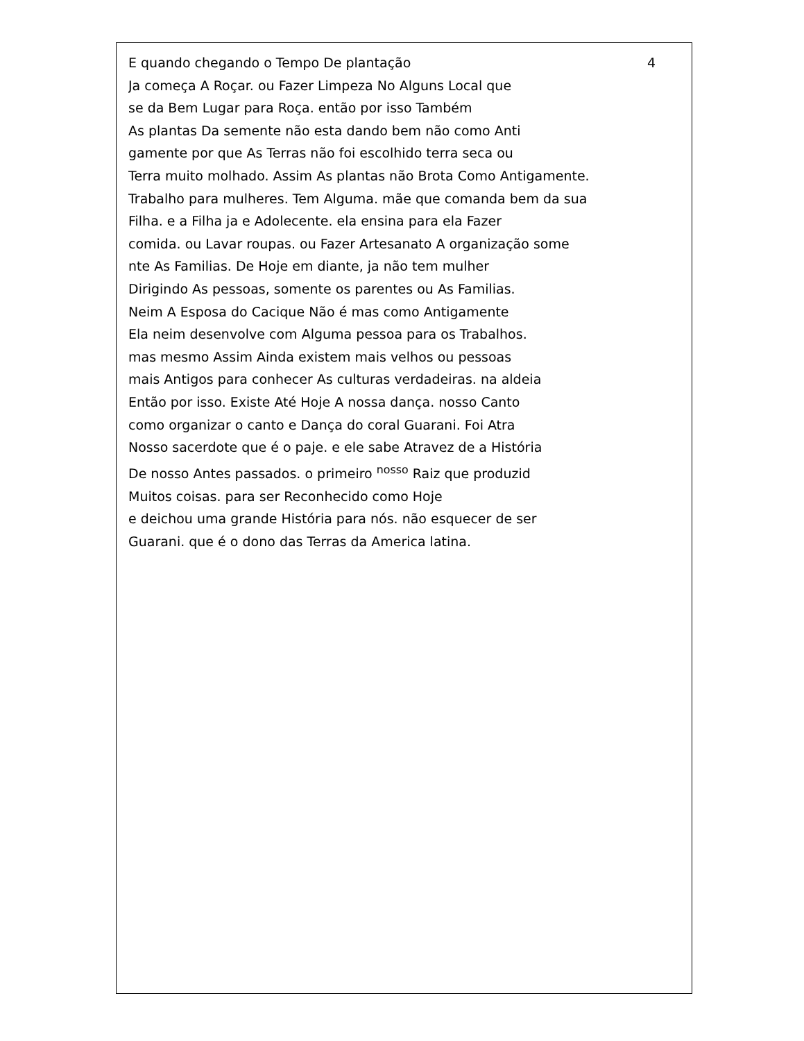E quando chegando o Tempo De plantação 4
Ja começa A Roçar. ou Fazer Limpeza No Alguns Local que
se da Bem Lugar para Roça. então por isso Também
As plantas Da semente não esta dando bem não como Anti
gamente por que As Terras não foi escolhido terra seca ou
Terra muito molhado. Assim As plantas não Brota Como Antigamente.
Trabalho para mulheres. Tem Alguma. mãe que comanda bem da sua
Filha. e a Filha ja e Adolecente. ela ensina para ela Fazer
comida. ou Lavar roupas. ou Fazer Artesanato A organização some
nte As Familias. De Hoje em diante, ja não tem mulher
Dirigindo As pessoas, somente os parentes ou As Familias.
Neim A Esposa do Cacique Não é mas como Antigamente
Ela neim desenvolve com Alguma pessoa para os Trabalhos.
mas mesmo Assim Ainda existem mais velhos ou pessoas
mais Antigos para conhecer As culturas verdadeiras. na aldeia
Então por isso. Existe Até Hoje A nossa dança. nosso Canto
como organizar o canto e Dança do coral Guarani. Foi Atra
Nosso sacerdote que é o paje. e ele sabe Atravez de a História
De nosso Antes passados. o primeiro <sup>nosso</sup> Raiz que produzid
Muitos coisas. para ser Reconhecido como Hoje
e deichou uma grande História para nós. não esquecer de ser
Guarani. que é o dono das Terras da America latina.